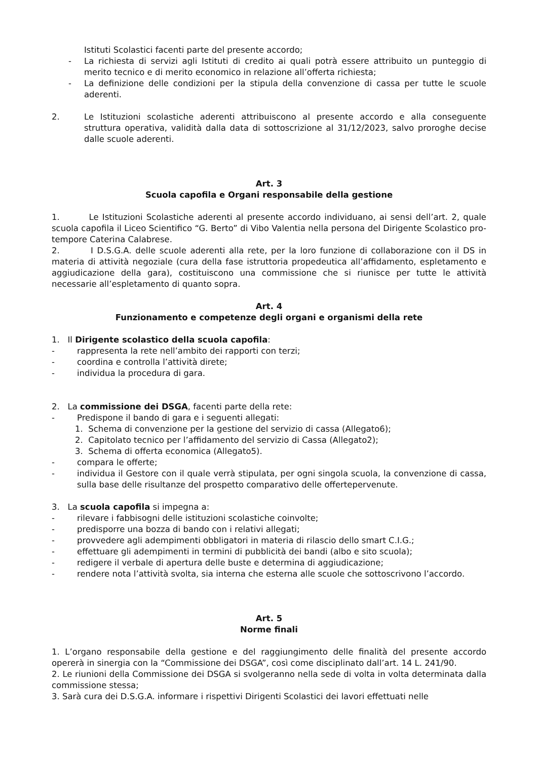Istituti Scolastici facenti parte del presente accordo;
- La richiesta di servizi agli Istituti di credito ai quali potrà essere attribuito un punteggio di merito tecnico e di merito economico in relazione all’offerta richiesta;
- La definizione delle condizioni per la stipula della convenzione di cassa per tutte le scuole aderenti.
2. Le Istituzioni scolastiche aderenti attribuiscono al presente accordo e alla conseguente struttura operativa, validità dalla data di sottoscrizione al 31/12/2023, salvo proroghe decise dalle scuole aderenti.
Art. 3
Scuola capofila e Organi responsabile della gestione
1. Le Istituzioni Scolastiche aderenti al presente accordo individuano, ai sensi dell’art. 2, quale scuola capofila il Liceo Scientifico “G. Berto” di Vibo Valentia nella persona del Dirigente Scolastico pro-tempore Caterina Calabrese.
2. I D.S.G.A. delle scuole aderenti alla rete, per la loro funzione di collaborazione con il DS in materia di attività negoziale (cura della fase istruttoria propedeutica all’affidamento, espletamento e aggiudicazione della gara), costituiscono una commissione che si riunisce per tutte le attività necessarie all’espletamento di quanto sopra.
Art. 4
Funzionamento e competenze degli organi e organismi della rete
1. Il Dirigente scolastico della scuola capofila:
- rappresenta la rete nell’ambito dei rapporti con terzi;
- coordina e controlla l’attività direte;
- individua la procedura di gara.
2. La commissione dei DSGA, facenti parte della rete:
- Predispone il bando di gara e i seguenti allegati:
1. Schema di convenzione per la gestione del servizio di cassa (Allegato6);
2. Capitolato tecnico per l’affidamento del servizio di Cassa (Allegato2);
3. Schema di offerta economica (Allegato5).
- compara le offerte;
- individua il Gestore con il quale verrà stipulata, per ogni singola scuola, la convenzione di cassa, sulla base delle risultanze del prospetto comparativo delle offertepervenute.
3. La scuola capofila si impegna a:
- rilevare i fabbisogni delle istituzioni scolastiche coinvolte;
- predisporre una bozza di bando con i relativi allegati;
- provvedere agli adempimenti obbligatori in materia di rilascio dello smart C.I.G.;
- effettuare gli adempimenti in termini di pubblicità dei bandi (albo e sito scuola);
- redigere il verbale di apertura delle buste e determina di aggiudicazione;
- rendere nota l’attività svolta, sia interna che esterna alle scuole che sottoscrivono l’accordo.
Art. 5
Norme finali
1. L’organo responsabile della gestione e del raggiungimento delle finalità del presente accordo opererà in sinergia con la “Commissione dei DSGA”, così come disciplinato dall’art. 14 L. 241/90.
2. Le riunioni della Commissione dei DSGA si svolgeranno nella sede di volta in volta determinata dalla commissione stessa;
3. Sarà cura dei D.S.G.A. informare i rispettivi Dirigenti Scolastici dei lavori effettuati nelle